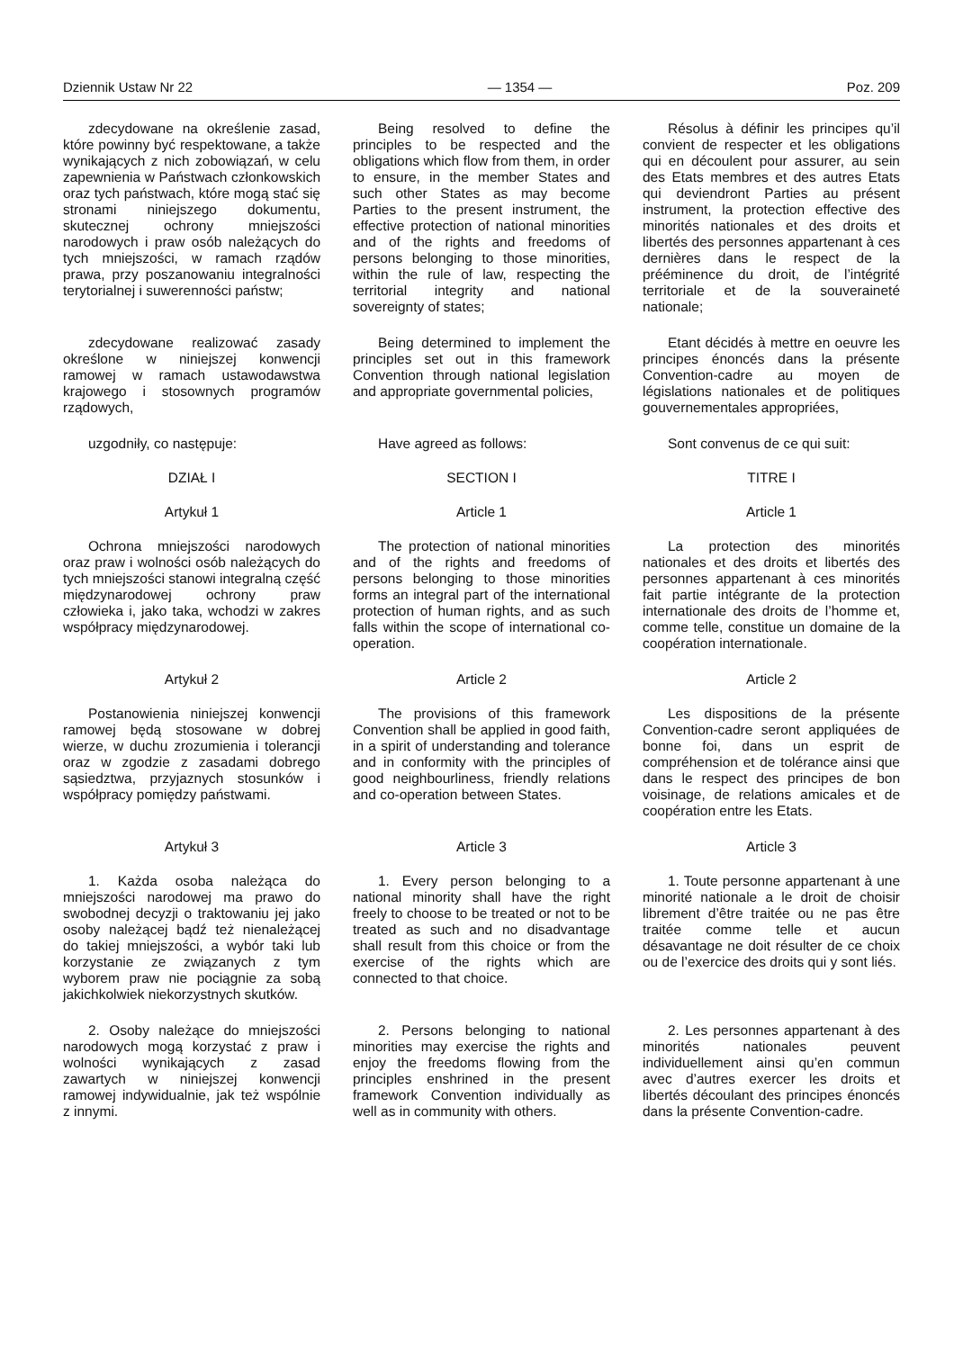Dziennik Ustaw Nr 22 — 1354 — Poz. 209
zdecydowane na określenie zasad, które powinny być respektowane, a także wynikających z nich zobowiązań, w celu zapewnienia w Państwach członkowskich oraz tych państwach, które mogą stać się stronami niniejszego dokumentu, skutecznej ochrony mniejszości narodowych i praw osób należących do tych mniejszości, w ramach rządów prawa, przy poszanowaniu integralności terytorialnej i suwerenności państw;
Being resolved to define the principles to be respected and the obligations which flow from them, in order to ensure, in the member States and such other States as may become Parties to the present instrument, the effective protection of national minorities and of the rights and freedoms of persons belonging to those minorities, within the rule of law, respecting the territorial integrity and national sovereignty of states;
Résolus à définir les principes qu’il convient de respecter et les obligations qui en découlent pour assurer, au sein des Etats membres et des autres Etats qui deviendront Parties au présent instrument, la protection effective des minorités nationales et des droits et libertés des personnes appartenant à ces dernières dans le respect de la prééminence du droit, de l’intégrité territoriale et de la souveraineté nationale;
zdecydowane realizować zasady określone w niniejszej konwencji ramowej w ramach ustawodawstwa krajowego i stosownych programów rządowych,
Being determined to implement the principles set out in this framework Convention through national legislation and appropriate governmental policies,
Etant décidés à mettre en oeuvre les principes énoncés dans la présente Convention-cadre au moyen de législations nationales et de politiques gouvernementales appropriées,
uzgodniły, co następuje:
Have agreed as follows:
Sont convenus de ce qui suit:
DZIAŁ I
SECTION I
TITRE I
Artykuł 1
Article 1
Article 1
Ochrona mniejszości narodowych oraz praw i wolności osób należących do tych mniejszości stanowi integralną część międzynarodowej ochrony praw człowieka i, jako taka, wchodzi w zakres współpracy międzynarodowej.
The protection of national minorities and of the rights and freedoms of persons belonging to those minorities forms an integral part of the international protection of human rights, and as such falls within the scope of international co-operation.
La protection des minorités nationales et des droits et libertés des personnes appartenant à ces minorités fait partie intégrante de la protection internationale des droits de l’homme et, comme telle, constitue un domaine de la coopération internationale.
Artykuł 2
Article 2
Article 2
Postanowienia niniejszej konwencji ramowej będą stosowane w dobrej wierze, w duchu zrozumienia i tolerancji oraz w zgodzie z zasadami dobrego sąsiedztwa, przyjaznych stosunków i współpracy pomiędzy państwami.
The provisions of this framework Convention shall be applied in good faith, in a spirit of understanding and tolerance and in conformity with the principles of good neighbourliness, friendly relations and co-operation between States.
Les dispositions de la présente Convention-cadre seront appliquées de bonne foi, dans un esprit de compréhension et de tolérance ainsi que dans le respect des principes de bon voisinage, de relations amicales et de coopération entre les Etats.
Artykuł 3
Article 3
Article 3
1. Każda osoba należąca do mniejszości narodowej ma prawo do swobodnej decyzji o traktowaniu jej jako osoby należącej bądź też nienależącej do takiej mniejszości, a wybór taki lub korzystanie ze związanych z tym wyborem praw nie pociągnie za sobą jakichkolwiek niekorzystnych skutków.
1. Every person belonging to a national minority shall have the right freely to choose to be treated or not to be treated as such and no disadvantage shall result from this choice or from the exercise of the rights which are connected to that choice.
1. Toute personne appartenant à une minorité nationale a le droit de choisir librement d’être traitée ou ne pas être traitée comme telle et aucun désavantage ne doit résulter de ce choix ou de l’exercice des droits qui y sont liés.
2. Osoby należące do mniejszości narodowych mogą korzystać z praw i wolności wynikających z zasad zawartych w niniejszej konwencji ramowej indywidualnie, jak też wspólnie z innymi.
2. Persons belonging to national minorities may exercise the rights and enjoy the freedoms flowing from the principles enshrined in the present framework Convention individually as well as in community with others.
2. Les personnes appartenant à des minorités nationales peuvent individuellement ainsi qu’en commun avec d’autres exercer les droits et libertés découlant des principes énoncés dans la présente Convention-cadre.